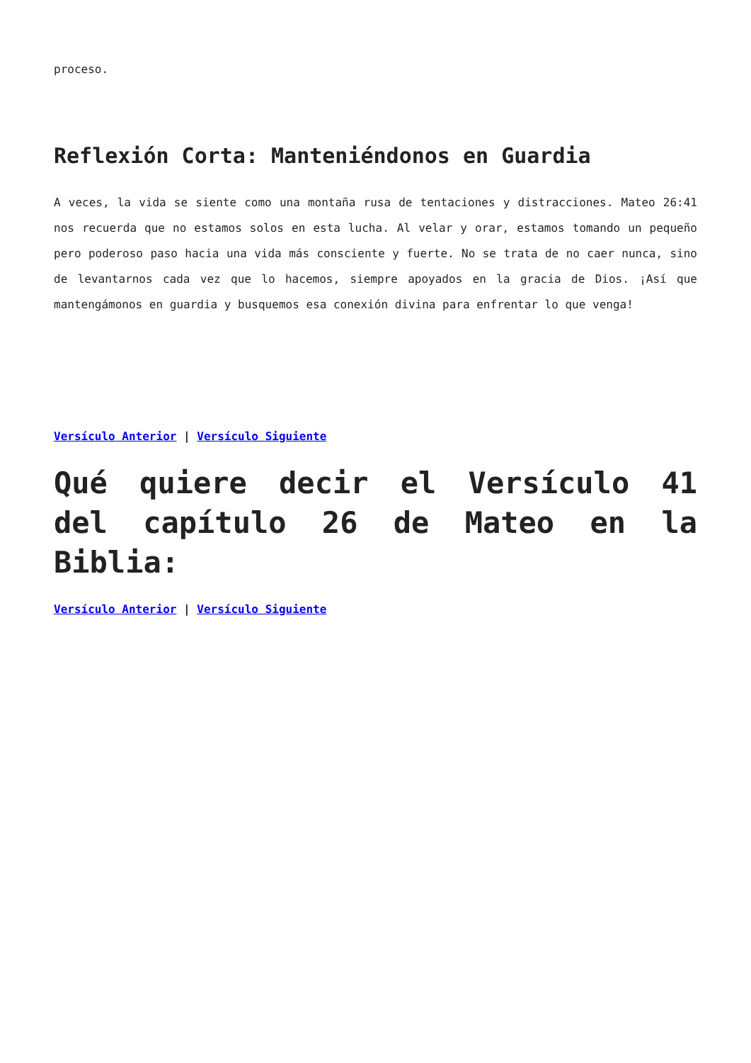proceso.
Reflexión Corta: Manteniéndonos en Guardia
A veces, la vida se siente como una montaña rusa de tentaciones y distracciones. Mateo 26:41 nos recuerda que no estamos solos en esta lucha. Al velar y orar, estamos tomando un pequeño pero poderoso paso hacia una vida más consciente y fuerte. No se trata de no caer nunca, sino de levantarnos cada vez que lo hacemos, siempre apoyados en la gracia de Dios. ¡Así que mantengámonos en guardia y busquemos esa conexión divina para enfrentar lo que venga!
Versículo Anterior | Versículo Siguiente
Qué quiere decir el Versículo 41 del capítulo 26 de Mateo en la Biblia:
Versículo Anterior | Versículo Siguiente